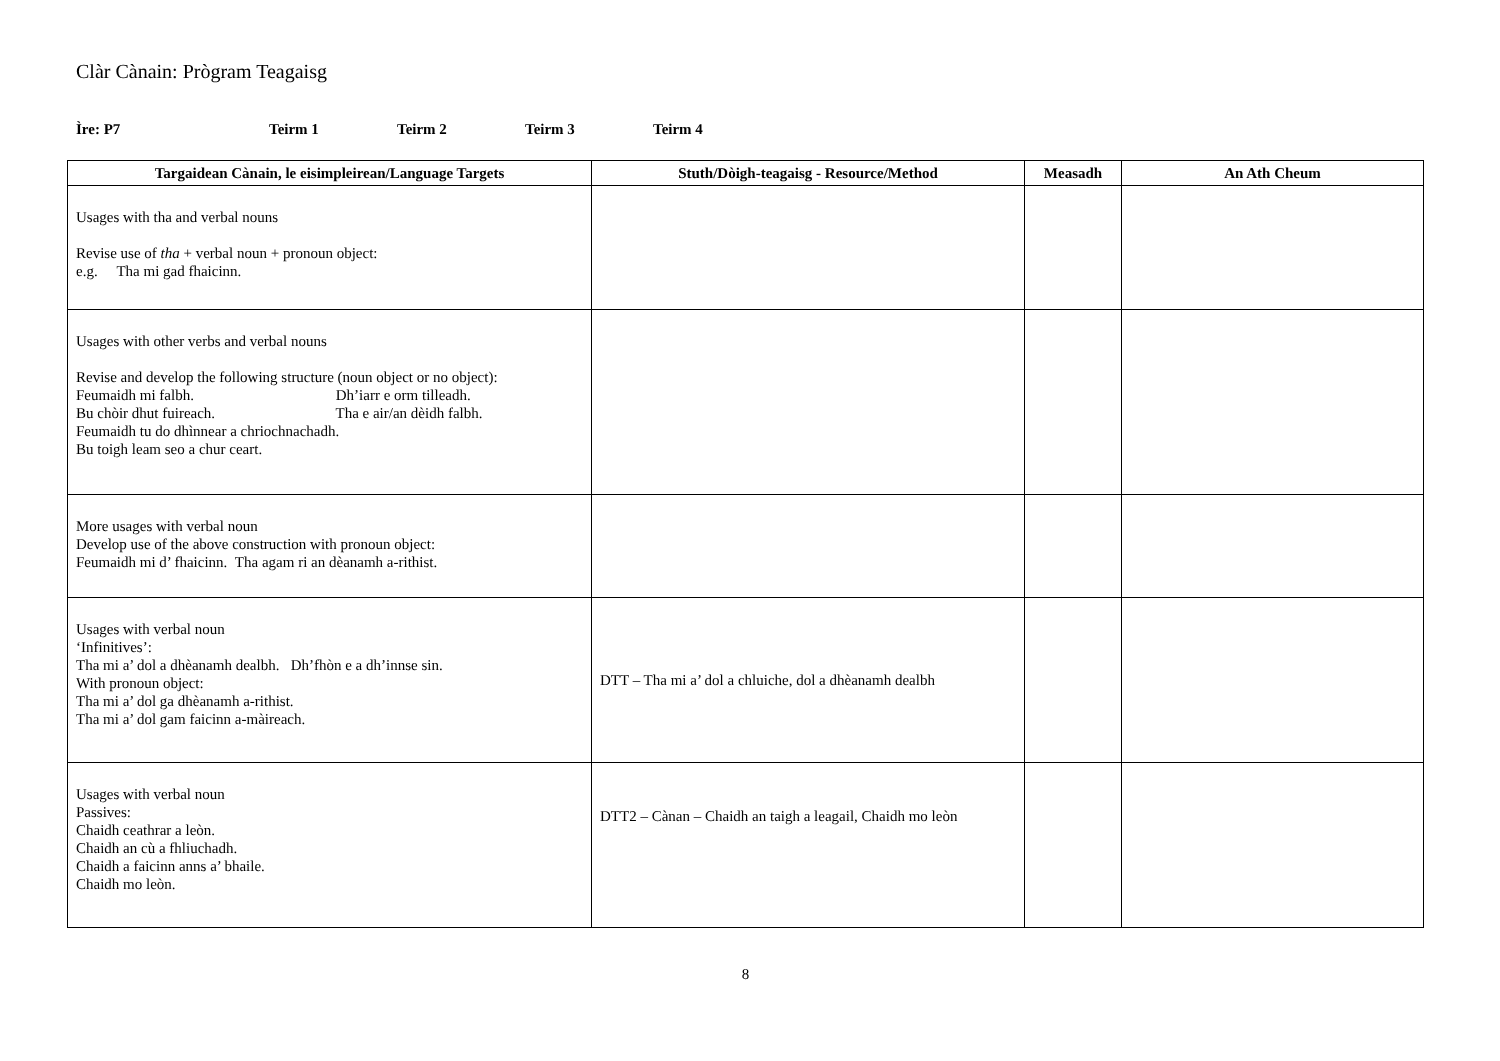Clàr Cànain: Prògram Teagaisg
Ìre: P7 Teirm 1 Teirm 2 Teirm 3 Teirm 4
| Targaidean Cànain, le eisimpleirean/Language Targets | Stuth/Dòigh-teagaisg - Resource/Method | Measadh | An Ath Cheum |
| --- | --- | --- | --- |
| Usages with tha and verbal nouns Revise use of tha + verbal noun + pronoun object: e.g. Tha mi gad fhaicinn. | | | |
| Usages with other verbs and verbal nouns Revise and develop the following structure (noun object or no object): Feumaidh mi falbh. Dh’iarr e orm tilleadh. Bu chòir dhut fuireach. Tha e air/an dèidh falbh. Feumaidh tu do dhìnnear a chriochnachadh. Bu toigh leam seo a chur ceart. | | | |
| More usages with verbal noun Develop use of the above construction with pronoun object: Feumaidh mi d’ fhaicinn. Tha agam ri an dèanamh a-rithist. | | | |
| Usages with verbal noun ‘Infinitives’: Tha mi a’ dol a dhèanamh dealbh. Dh’fhòn e a dh’innse sin. With pronoun object: Tha mi a’ dol ga dhèanamh a-rithist. Tha mi a’ dol gam faicinn a-màireach. | DTT – Tha mi a’ dol a chluiche, dol a dhèanamh dealbh | | |
| Usages with verbal noun Passives: Chaidh ceathrar a leòn. Chaidh an cù a fhliuchadh. Chaidh a faicinn anns a’ bhaile. Chaidh mo leòn. | DTT2 – Cànan – Chaidh an taigh a leagail, Chaidh mo leòn | | |
8